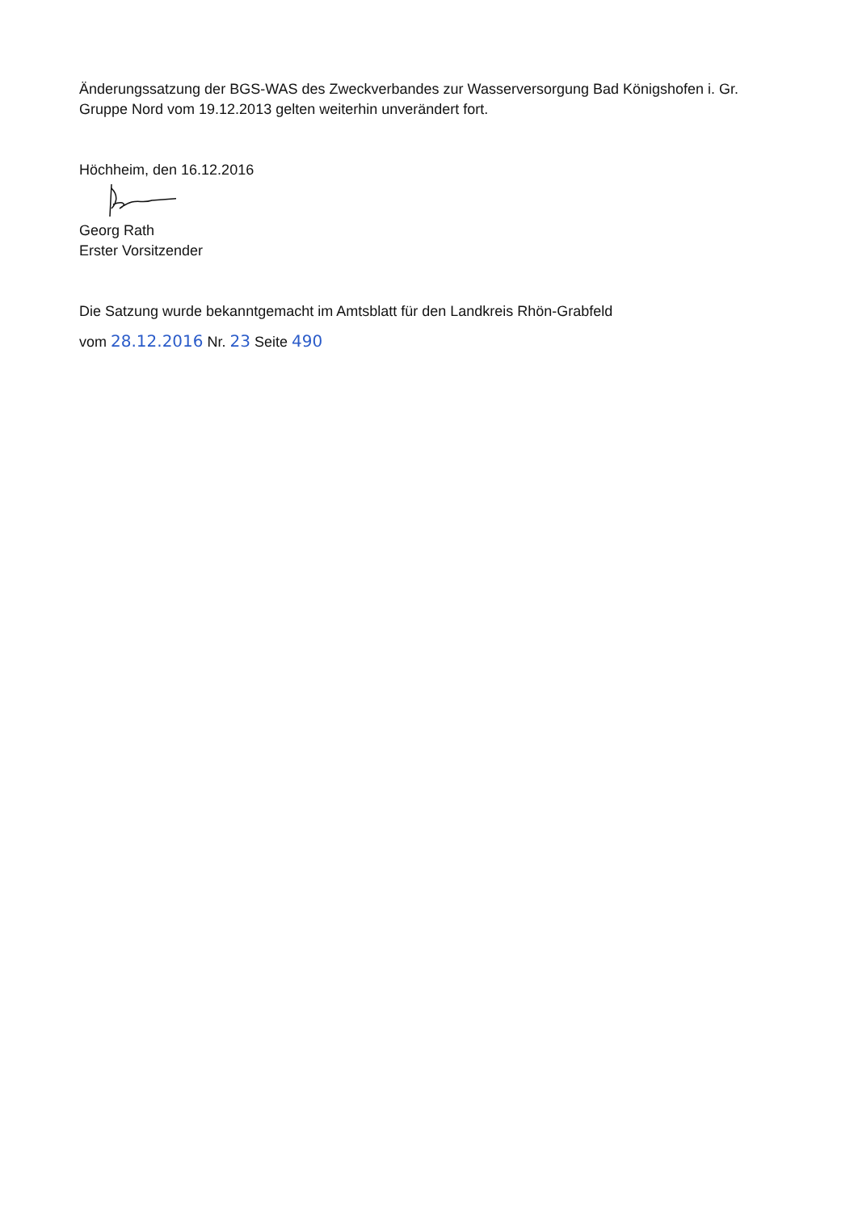Änderungssatzung der BGS-WAS des Zweckverbandes zur Wasserversorgung Bad Königshofen i. Gr. Gruppe Nord vom 19.12.2013 gelten weiterhin unverändert fort.
Höchheim, den 16.12.2016
Georg Rath
Erster Vorsitzender
Die Satzung wurde bekanntgemacht im Amtsblatt für den Landkreis Rhön-Grabfeld
vom 28.12.2016 Nr. 23 Seite 490